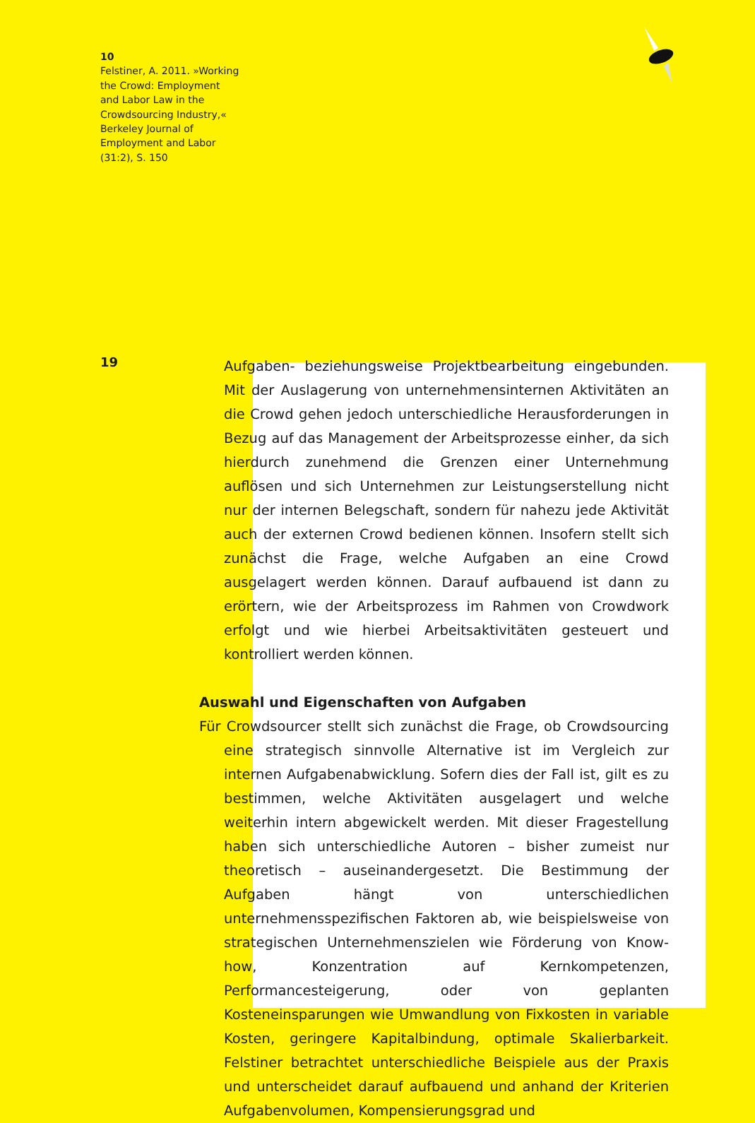10
Felstiner, A. 2011. »Working the Crowd: Employment and Labor Law in the Crowdsourcing Industry,« Berkeley Journal of Employment and Labor (31:2), S. 150
19
Aufgaben- beziehungsweise Projektbearbeitung eingebunden. Mit der Auslagerung von unternehmensinternen Aktivitäten an die Crowd gehen jedoch unterschiedliche Herausforderungen in Bezug auf das Management der Arbeitsprozesse einher, da sich hierdurch zunehmend die Grenzen einer Unternehmung auflösen und sich Unternehmen zur Leistungserstellung nicht nur der internen Belegschaft, sondern für nahezu jede Aktivität auch der externen Crowd bedienen können. Insofern stellt sich zunächst die Frage, welche Aufgaben an eine Crowd ausgelagert werden können. Darauf aufbauend ist dann zu erörtern, wie der Arbeitsprozess im Rahmen von Crowdwork erfolgt und wie hierbei Arbeitsaktivitäten gesteuert und kontrolliert werden können.
Auswahl und Eigenschaften von Aufgaben
Für Crowdsourcer stellt sich zunächst die Frage, ob Crowdsourcing eine strategisch sinnvolle Alternative ist im Vergleich zur internen Aufgabenabwicklung. Sofern dies der Fall ist, gilt es zu bestimmen, welche Aktivitäten ausgelagert und welche weiterhin intern abgewickelt werden. Mit dieser Fragestellung haben sich unterschiedliche Autoren – bisher zumeist nur theoretisch – auseinandergesetzt. Die Bestimmung der Aufgaben hängt von unterschiedlichen unternehmensspezifischen Faktoren ab, wie beispielsweise von strategischen Unternehmenszielen wie Förderung von Know-how, Konzentration auf Kernkompetenzen, Performancesteigerung, oder von geplanten Kosteneinsparungen wie Umwandlung von Fixkosten in variable Kosten, geringere Kapitalbindung, optimale Skalierbarkeit. Felstiner betrachtet unterschiedliche Beispiele aus der Praxis und unterscheidet darauf aufbauend und anhand der Kriterien Aufgabenvolumen, Kompensierungsgrad und